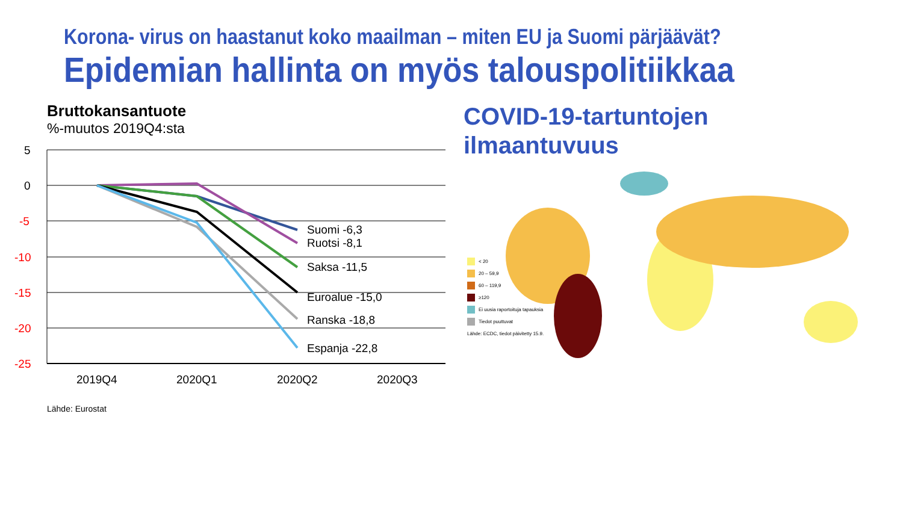Korona- virus on haastanut koko maailman – miten EU ja Suomi pärjäävät?
Epidemian hallinta on myös talouspolitiikkaa
Bruttokansantuote
%-muutos 2019Q4:sta
5
0
-5
-10
-15
-20
-25
Suomi -6,3
Ruotsi -8,1
Saksa -11,5
Euroalue -15,0
Ranska -18,8
Espanja -22,8
2019Q4
2020Q1
2020Q2
2020Q3
Lähde: Eurostat
COVID-19-tartuntojen
ilmaantuvuus
< 20
20 – 59,9
60 – 119,9
≥120
Ei uusia raportoituja tapauksia
Tiedot puuttuvat
Lähde: ECDC, tiedot päivitetty 15.9.